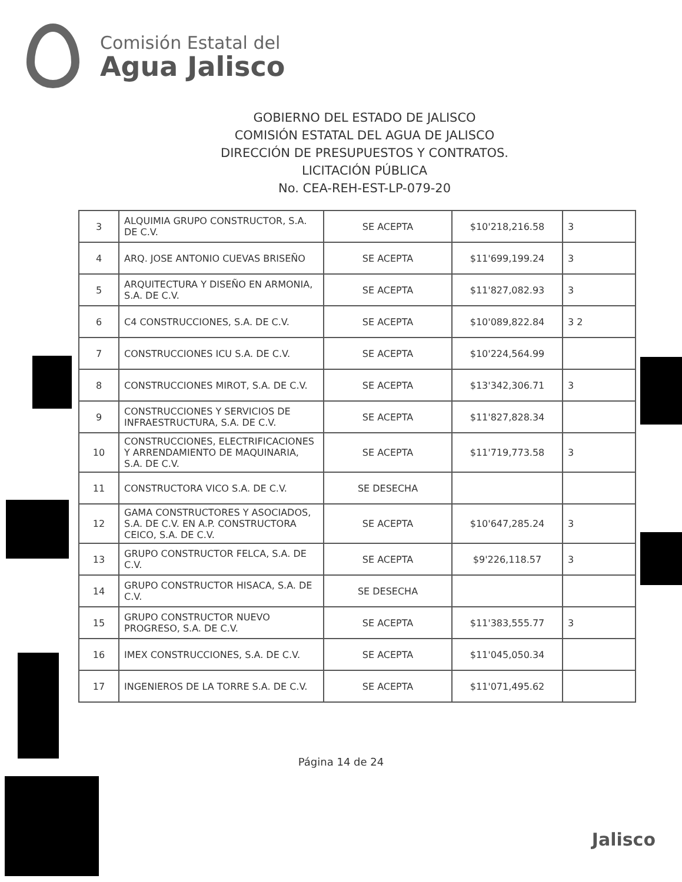Comisión Estatal del
Agua Jalisco
GOBIERNO DEL ESTADO DE JALISCO
COMISIÓN ESTATAL DEL AGUA DE JALISCO
DIRECCIÓN DE PRESUPUESTOS Y CONTRATOS.
LICITACIÓN PÚBLICA
No. CEA-REH-EST-LP-079-20
| 3 | ALQUIMIA GRUPO CONSTRUCTOR, S.A. DE C.V. | SE ACEPTA | $10'218,216.58 | 3 |
| 4 | ARQ. JOSE ANTONIO CUEVAS BRISEÑO | SE ACEPTA | $11'699,199.24 | 3 |
| 5 | ARQUITECTURA Y DISEÑO EN ARMONIA, S.A. DE C.V. | SE ACEPTA | $11'827,082.93 | 3 |
| 6 | C4 CONSTRUCCIONES, S.A. DE C.V. | SE ACEPTA | $10'089,822.84 | 3 2 |
| 7 | CONSTRUCCIONES ICU S.A. DE C.V. | SE ACEPTA | $10'224,564.99 | |
| 8 | CONSTRUCCIONES MIROT, S.A. DE C.V. | SE ACEPTA | $13'342,306.71 | 3 |
| 9 | CONSTRUCCIONES Y SERVICIOS DE INFRAESTRUCTURA, S.A. DE C.V. | SE ACEPTA | $11'827,828.34 | |
| 10 | CONSTRUCCIONES, ELECTRIFICACIONES Y ARRENDAMIENTO DE MAQUINARIA, S.A. DE C.V. | SE ACEPTA | $11'719,773.58 | 3 |
| 11 | CONSTRUCTORA VICO S.A. DE C.V. | SE DESECHA | | |
| 12 | GAMA CONSTRUCTORES Y ASOCIADOS, S.A. DE C.V. EN A.P. CONSTRUCTORA CEICO, S.A. DE C.V. | SE ACEPTA | $10'647,285.24 | 3 |
| 13 | GRUPO CONSTRUCTOR FELCA, S.A. DE C.V. | SE ACEPTA | $9'226,118.57 | 3 |
| 14 | GRUPO CONSTRUCTOR HISACA, S.A. DE C.V. | SE DESECHA | | |
| 15 | GRUPO CONSTRUCTOR NUEVO PROGRESO, S.A. DE C.V. | SE ACEPTA | $11'383,555.77 | 3 |
| 16 | IMEX CONSTRUCCIONES, S.A. DE C.V. | SE ACEPTA | $11'045,050.34 | |
| 17 | INGENIEROS DE LA TORRE S.A. DE C.V. | SE ACEPTA | $11'071,495.62 | |
Página 14 de 24
Jalisco